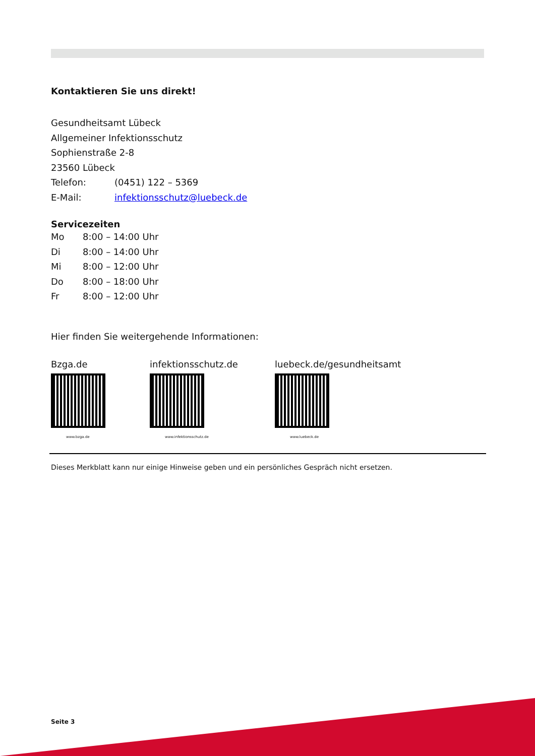Kontaktieren Sie uns direkt!
Gesundheitsamt Lübeck
Allgemeiner Infektionsschutz
Sophienstraße 2-8
23560 Lübeck
Telefon: (0451) 122 – 5369
E-Mail: infektionsschutz@luebeck.de
Servicezeiten
Mo 8:00 – 14:00 Uhr
Di 8:00 – 14:00 Uhr
Mi 8:00 – 12:00 Uhr
Do 8:00 – 18:00 Uhr
Fr 8:00 – 12:00 Uhr
Hier finden Sie weitergehende Informationen:
Bzga.de
www.bzga.de
infektionsschutz.de
www.infektionsschutz.de
luebeck.de/gesundheitsamt
www.luebeck.de
Dieses Merkblatt kann nur einige Hinweise geben und ein persönliches Gespräch nicht ersetzen.
Seite 3